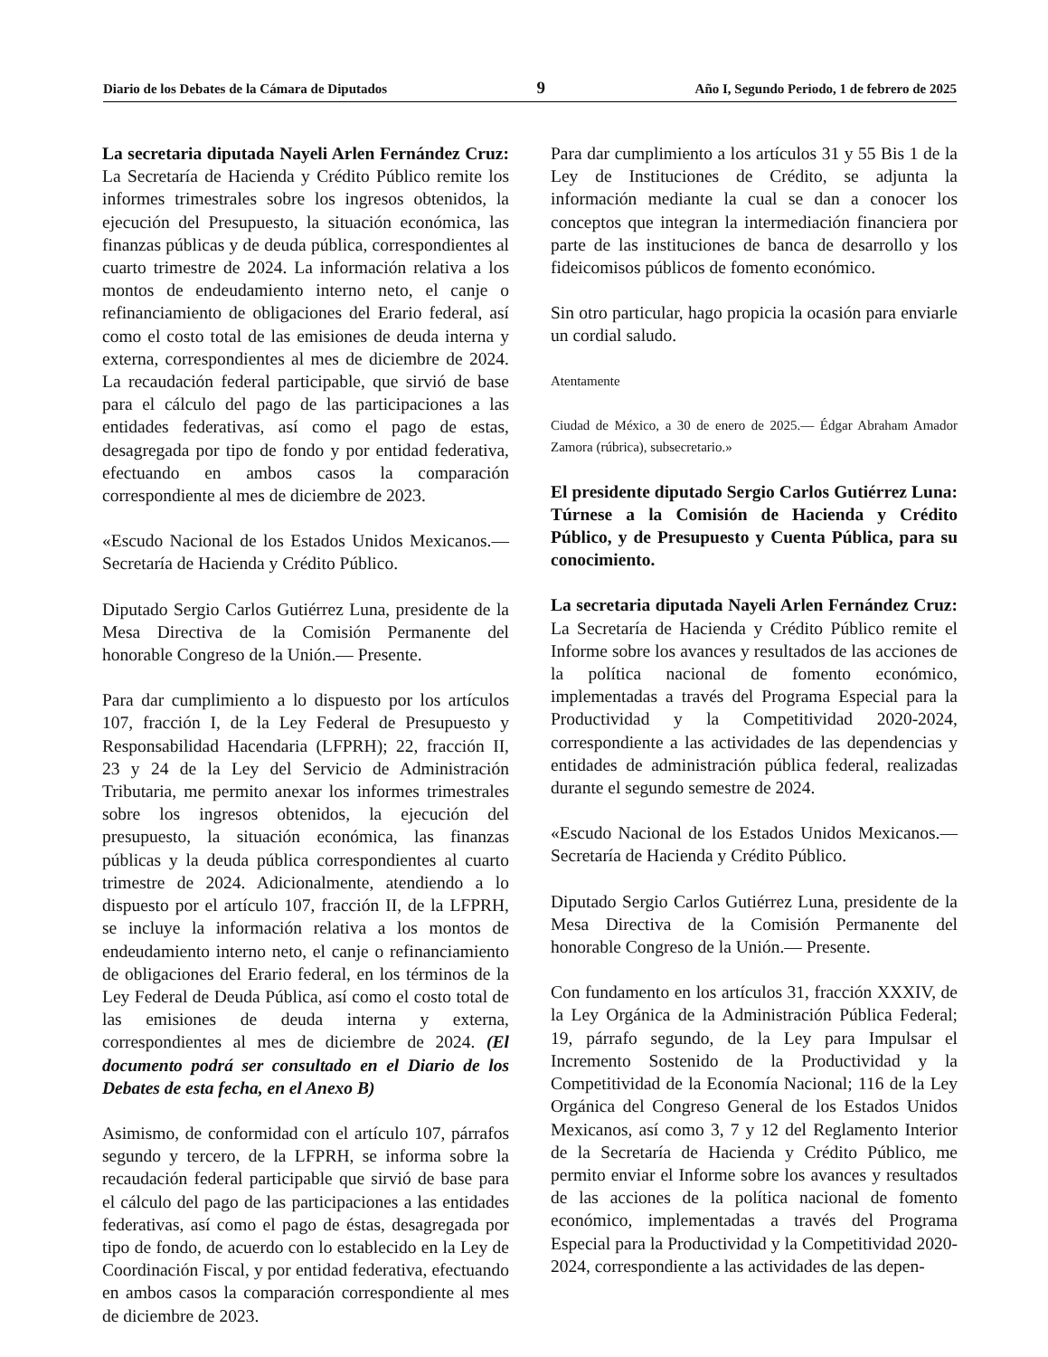Diario de los Debates de la Cámara de Diputados 9 Año I, Segundo Periodo, 1 de febrero de 2025
La secretaria diputada Nayeli Arlen Fernández Cruz: La Secretaría de Hacienda y Crédito Público remite los informes trimestrales sobre los ingresos obtenidos, la ejecución del Presupuesto, la situación económica, las finanzas públicas y de deuda pública, correspondientes al cuarto trimestre de 2024. La información relativa a los montos de endeudamiento interno neto, el canje o refinanciamiento de obligaciones del Erario federal, así como el costo total de las emisiones de deuda interna y externa, correspondientes al mes de diciembre de 2024. La recaudación federal participable, que sirvió de base para el cálculo del pago de las participaciones a las entidades federativas, así como el pago de estas, desagregada por tipo de fondo y por entidad federativa, efectuando en ambos casos la comparación correspondiente al mes de diciembre de 2023.
«Escudo Nacional de los Estados Unidos Mexicanos.— Secretaría de Hacienda y Crédito Público.
Diputado Sergio Carlos Gutiérrez Luna, presidente de la Mesa Directiva de la Comisión Permanente del honorable Congreso de la Unión.— Presente.
Para dar cumplimiento a lo dispuesto por los artículos 107, fracción I, de la Ley Federal de Presupuesto y Responsabilidad Hacendaria (LFPRH); 22, fracción II, 23 y 24 de la Ley del Servicio de Administración Tributaria, me permito anexar los informes trimestrales sobre los ingresos obtenidos, la ejecución del presupuesto, la situación económica, las finanzas públicas y la deuda pública correspondientes al cuarto trimestre de 2024. Adicionalmente, atendiendo a lo dispuesto por el artículo 107, fracción II, de la LFPRH, se incluye la información relativa a los montos de endeudamiento interno neto, el canje o refinanciamiento de obligaciones del Erario federal, en los términos de la Ley Federal de Deuda Pública, así como el costo total de las emisiones de deuda interna y externa, correspondientes al mes de diciembre de 2024. (El documento podrá ser consultado en el Diario de los Debates de esta fecha, en el Anexo B)
Asimismo, de conformidad con el artículo 107, párrafos segundo y tercero, de la LFPRH, se informa sobre la recaudación federal participable que sirvió de base para el cálculo del pago de las participaciones a las entidades federativas, así como el pago de éstas, desagregada por tipo de fondo, de acuerdo con lo establecido en la Ley de Coordinación Fiscal, y por entidad federativa, efectuando en ambos casos la comparación correspondiente al mes de diciembre de 2023.
Para dar cumplimiento a los artículos 31 y 55 Bis 1 de la Ley de Instituciones de Crédito, se adjunta la información mediante la cual se dan a conocer los conceptos que integran la intermediación financiera por parte de las instituciones de banca de desarrollo y los fideicomisos públicos de fomento económico.
Sin otro particular, hago propicia la ocasión para enviarle un cordial saludo.
Atentamente
Ciudad de México, a 30 de enero de 2025.— Édgar Abraham Amador Zamora (rúbrica), subsecretario.»
El presidente diputado Sergio Carlos Gutiérrez Luna: Túrnese a la Comisión de Hacienda y Crédito Público, y de Presupuesto y Cuenta Pública, para su conocimiento.
La secretaria diputada Nayeli Arlen Fernández Cruz: La Secretaría de Hacienda y Crédito Público remite el Informe sobre los avances y resultados de las acciones de la política nacional de fomento económico, implementadas a través del Programa Especial para la Productividad y la Competitividad 2020-2024, correspondiente a las actividades de las dependencias y entidades de administración pública federal, realizadas durante el segundo semestre de 2024.
«Escudo Nacional de los Estados Unidos Mexicanos.— Secretaría de Hacienda y Crédito Público.
Diputado Sergio Carlos Gutiérrez Luna, presidente de la Mesa Directiva de la Comisión Permanente del honorable Congreso de la Unión.— Presente.
Con fundamento en los artículos 31, fracción XXXIV, de la Ley Orgánica de la Administración Pública Federal; 19, párrafo segundo, de la Ley para Impulsar el Incremento Sostenido de la Productividad y la Competitividad de la Economía Nacional; 116 de la Ley Orgánica del Congreso General de los Estados Unidos Mexicanos, así como 3, 7 y 12 del Reglamento Interior de la Secretaría de Hacienda y Crédito Público, me permito enviar el Informe sobre los avances y resultados de las acciones de la política nacional de fomento económico, implementadas a través del Programa Especial para la Productividad y la Competitividad 2020-2024, correspondiente a las actividades de las depen-